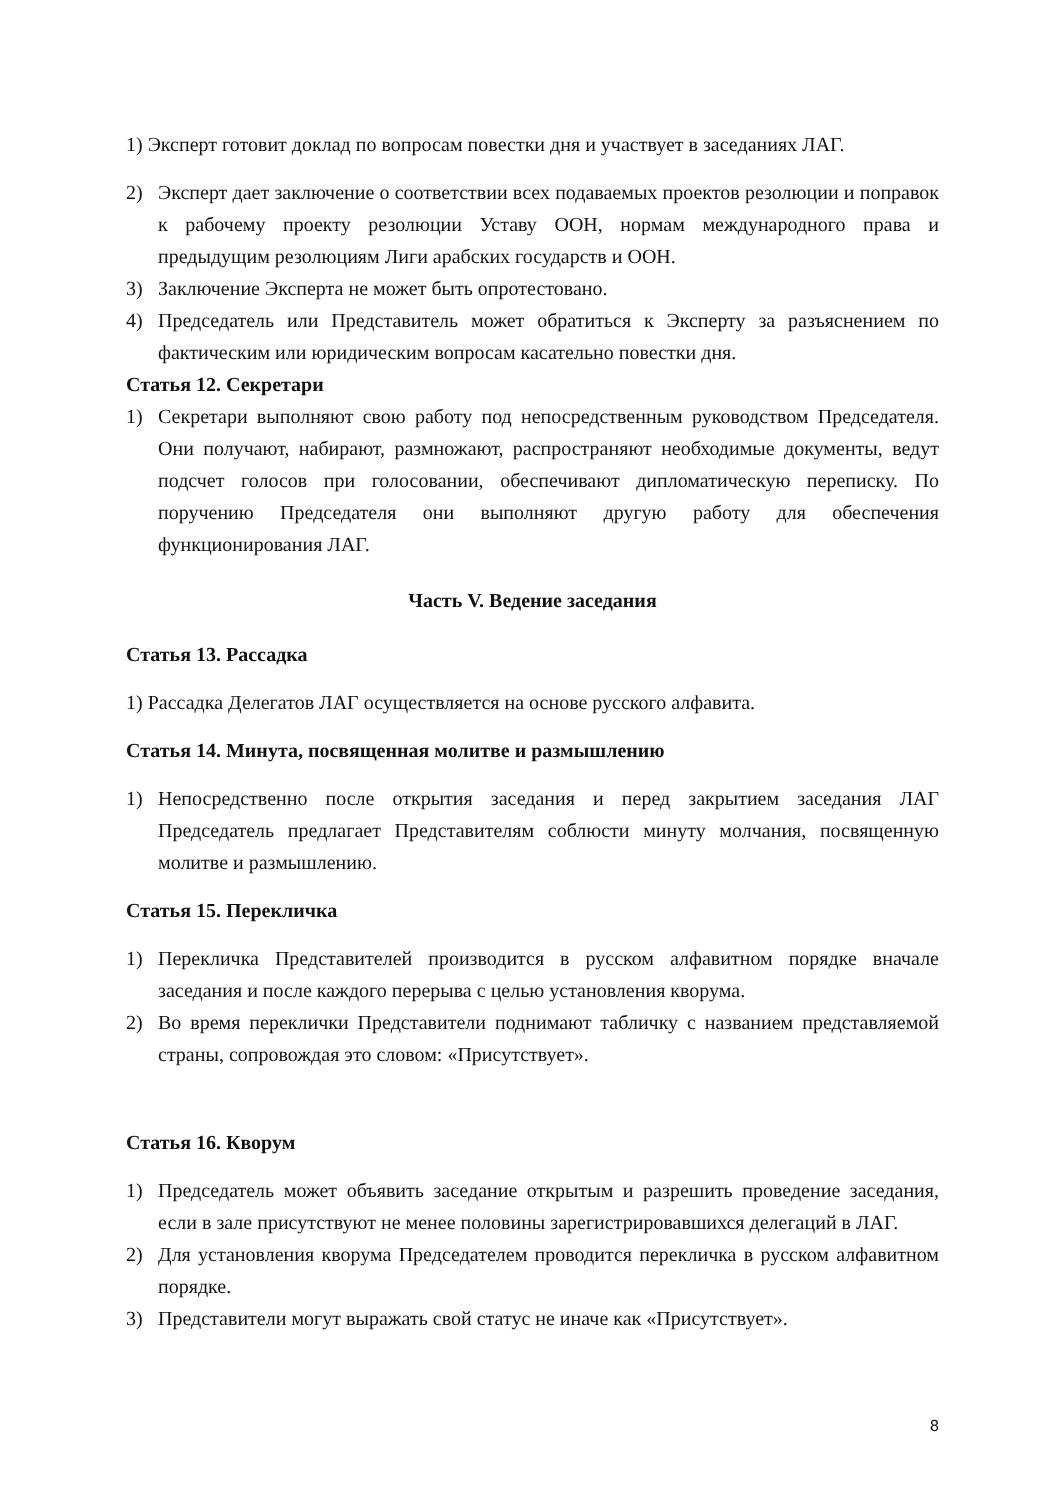1) Эксперт готовит доклад по вопросам повестки дня и участвует в заседаниях ЛАГ.
2) Эксперт дает заключение о соответствии всех подаваемых проектов резолюции и поправок к рабочему проекту резолюции Уставу ООН, нормам международного права и предыдущим резолюциям Лиги арабских государств и ООН.
3) Заключение Эксперта не может быть опротестовано.
4) Председатель или Представитель может обратиться к Эксперту за разъяснением по фактическим или юридическим вопросам касательно повестки дня.
Статья 12. Секретари
1) Секретари выполняют свою работу под непосредственным руководством Председателя. Они получают, набирают, размножают, распространяют необходимые документы, ведут подсчет голосов при голосовании, обеспечивают дипломатическую переписку. По поручению Председателя они выполняют другую работу для обеспечения функционирования ЛАГ.
Часть V. Ведение заседания
Статья 13. Рассадка
1) Рассадка Делегатов ЛАГ осуществляется на основе русского алфавита.
Статья 14. Минута, посвященная молитве и размышлению
1) Непосредственно после открытия заседания и перед закрытием заседания ЛАГ Председатель предлагает Представителям соблюсти минуту молчания, посвященную молитве и размышлению.
Статья 15. Перекличка
1) Перекличка Представителей производится в русском алфавитном порядке вначале заседания и после каждого перерыва с целью установления кворума.
2) Во время переклички Представители поднимают табличку с названием представляемой страны, сопровождая это словом: «Присутствует».
Статья 16. Кворум
1) Председатель может объявить заседание открытым и разрешить проведение заседания, если в зале присутствуют не менее половины зарегистрировавшихся делегаций в ЛАГ.
2) Для установления кворума Председателем проводится перекличка в русском алфавитном порядке.
3) Представители могут выражать свой статус не иначе как «Присутствует».
8